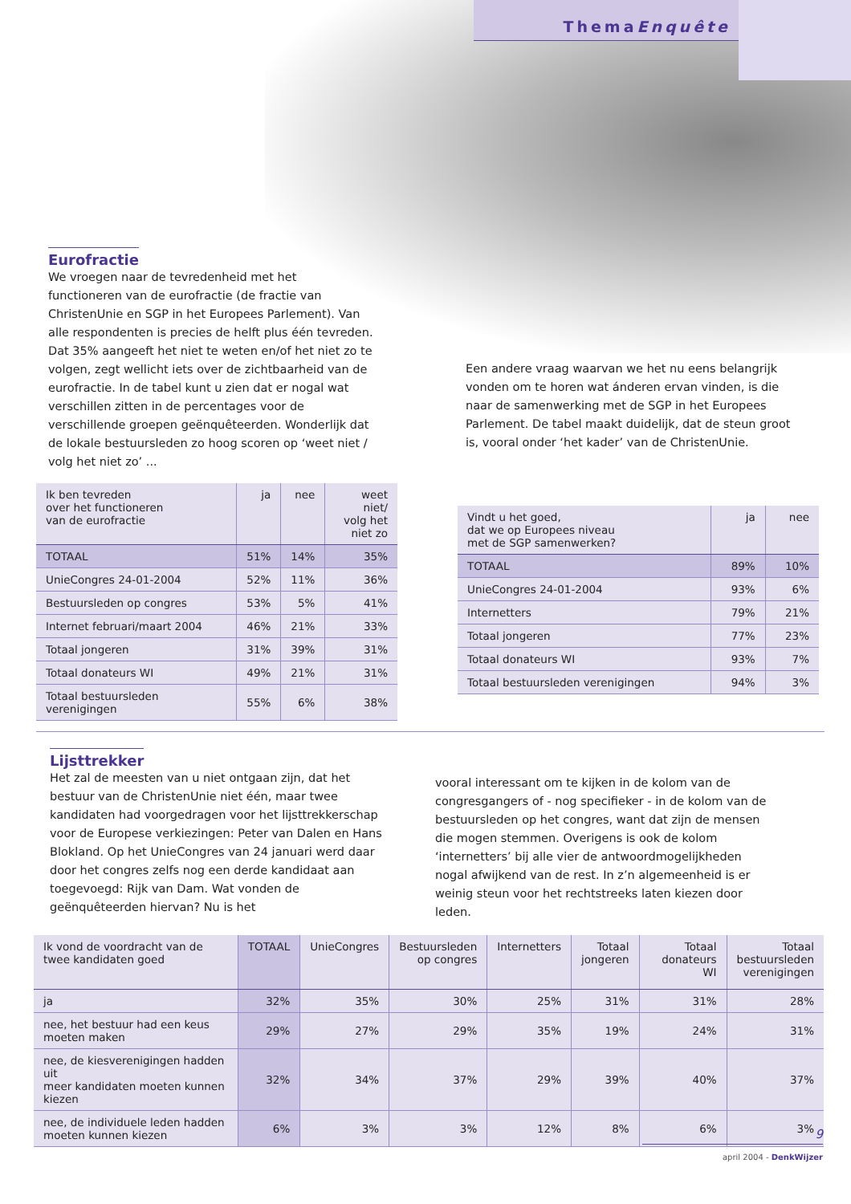ThemaEnquête
Eurofractie
We vroegen naar de tevredenheid met het functioneren van de eurofractie (de fractie van ChristenUnie en SGP in het Europees Parlement). Van alle respondenten is precies de helft plus één tevreden. Dat 35% aangeeft het niet te weten en/of het niet zo te volgen, zegt wellicht iets over de zichtbaarheid van de eurofractie. In de tabel kunt u zien dat er nogal wat verschillen zitten in de percentages voor de verschillende groepen geënquêteerden. Wonderlijk dat de lokale bestuursleden zo hoog scoren op ‘weet niet / volg het niet zo’ ...
Een andere vraag waarvan we het nu eens belangrijk vonden om te horen wat ánderen ervan vinden, is die naar de samenwerking met de SGP in het Europees Parlement. De tabel maakt duidelijk, dat de steun groot is, vooral onder ‘het kader’ van de ChristenUnie.
| Ik ben tevreden over het functioneren van de eurofractie | ja | nee | weet niet/ volg het niet zo |
| --- | --- | --- | --- |
| TOTAAL | 51% | 14% | 35% |
| UnieCongres 24-01-2004 | 52% | 11% | 36% |
| Bestuursleden op congres | 53% | 5% | 41% |
| Internet februari/maart 2004 | 46% | 21% | 33% |
| Totaal jongeren | 31% | 39% | 31% |
| Totaal donateurs WI | 49% | 21% | 31% |
| Totaal bestuursleden verenigingen | 55% | 6% | 38% |
| Vindt u het goed, dat we op Europees niveau met de SGP samenwerken? | ja | nee |
| --- | --- | --- |
| TOTAAL | 89% | 10% |
| UnieCongres 24-01-2004 | 93% | 6% |
| Internetters | 79% | 21% |
| Totaal jongeren | 77% | 23% |
| Totaal donateurs WI | 93% | 7% |
| Totaal bestuursleden verenigingen | 94% | 3% |
Lijsttrekker
Het zal de meesten van u niet ontgaan zijn, dat het bestuur van de ChristenUnie niet één, maar twee kandidaten had voorgedragen voor het lijsttrekkerschap voor de Europese verkiezingen: Peter van Dalen en Hans Blokland. Op het UnieCongres van 24 januari werd daar door het congres zelfs nog een derde kandidaat aan toegevoegd: Rijk van Dam. Wat vonden de geënquêteerden hiervan? Nu is het
vooral interessant om te kijken in de kolom van de congresgangers of - nog specifieker - in de kolom van de bestuursleden op het congres, want dat zijn de mensen die mogen stemmen. Overigens is ook de kolom ‘internetters’ bij alle vier de antwoordmogelijkheden nogal afwijkend van de rest. In z’n algemeenheid is er weinig steun voor het rechtstreeks laten kiezen door leden.
| Ik vond de voordracht van de twee kandidaten goed | TOTAAL | UnieCongres | Bestuursleden op congres | Internetters | Totaal jongeren | Totaal donateurs WI | Totaal bestuursleden verenigingen |
| --- | --- | --- | --- | --- | --- | --- | --- |
| ja | 32% | 35% | 30% | 25% | 31% | 31% | 28% |
| nee, het bestuur had een keus moeten maken | 29% | 27% | 29% | 35% | 19% | 24% | 31% |
| nee, de kiesverenigingen hadden uit meer kandidaten moeten kunnen kiezen | 32% | 34% | 37% | 29% | 39% | 40% | 37% |
| nee, de individuele leden hadden moeten kunnen kiezen | 6% | 3% | 3% | 12% | 8% | 6% | 3% |
9
april 2004 - DenkWijzer